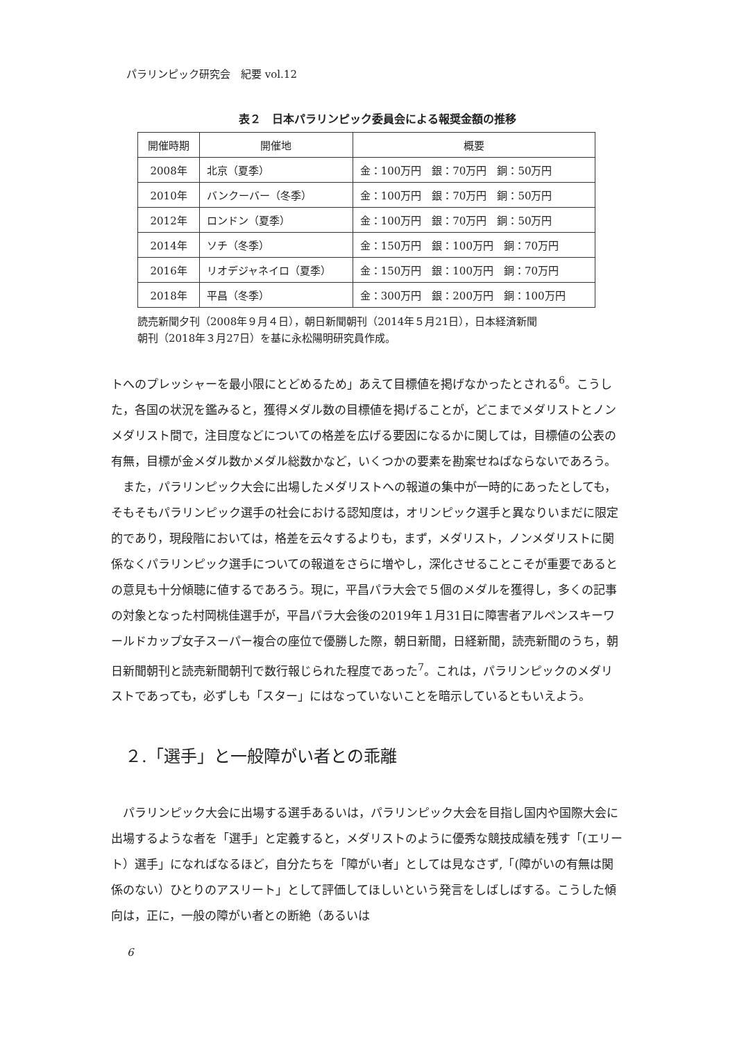パラリンピック研究会　紀要 vol.12
表２　日本パラリンピック委員会による報奨金額の推移
| 開催時期 | 開催地 | 概要 |
| --- | --- | --- |
| 2008年 | 北京（夏季） | 金：100万円 銀：70万円 銅：50万円 |
| 2010年 | バンクーバー（冬季） | 金：100万円 銀：70万円 銅：50万円 |
| 2012年 | ロンドン（夏季） | 金：100万円 銀：70万円 銅：50万円 |
| 2014年 | ソチ（冬季） | 金：150万円 銀：100万円 銅：70万円 |
| 2016年 | リオデジャネイロ（夏季） | 金：150万円 銀：100万円 銅：70万円 |
| 2018年 | 平昌（冬季） | 金：300万円 銀：200万円 銅：100万円 |
読売新聞夕刊（2008年９月４日），朝日新聞朝刊（2014年５月21日），日本経済新聞
朝刊（2018年３月27日）を基に永松陽明研究員作成。
トへのプレッシャーを最小限にとどめるため」あえて目標値を掲げなかったとされる<sup>6</sup>。こうした，各国の状況を鑑みると，獲得メダル数の目標値を掲げることが，どこまでメダリストとノンメダリスト間で，注目度などについての格差を広げる要因になるかに関しては，目標値の公表の有無，目標が金メダル数かメダル総数かなど，いくつかの要素を勘案せねばならないであろう。
また，パラリンピック大会に出場したメダリストへの報道の集中が一時的にあったとしても，そもそもパラリンピック選手の社会における認知度は，オリンピック選手と異なりいまだに限定的であり，現段階においては，格差を云々するよりも，まず，メダリスト，ノンメダリストに関係なくパラリンピック選手についての報道をさらに増やし，深化させることこそが重要であるとの意見も十分傾聴に値するであろう。現に，平昌パラ大会で５個のメダルを獲得し，多くの記事の対象となった村岡桃佳選手が，平昌パラ大会後の2019年１月31日に障害者アルペンスキーワールドカップ女子スーパー複合の座位で優勝した際，朝日新聞，日経新聞，読売新聞のうち，朝日新聞朝刊と読売新聞朝刊で数行報じられた程度であった<sup>7</sup>。これは，パラリンピックのメダリストであっても，必ずしも「スター」にはなっていないことを暗示しているともいえよう。
２.「選手」と一般障がい者との乖離
パラリンピック大会に出場する選手あるいは，パラリンピック大会を目指し国内や国際大会に出場するような者を「選手」と定義すると，メダリストのように優秀な競技成績を残す「(エリート）選手」になればなるほど，自分たちを「障がい者」としては見なさず,「(障がいの有無は関係のない）ひとりのアスリート」として評価してほしいという発言をしばしばする。こうした傾向は，正に，一般の障がい者との断絶（あるいは
6